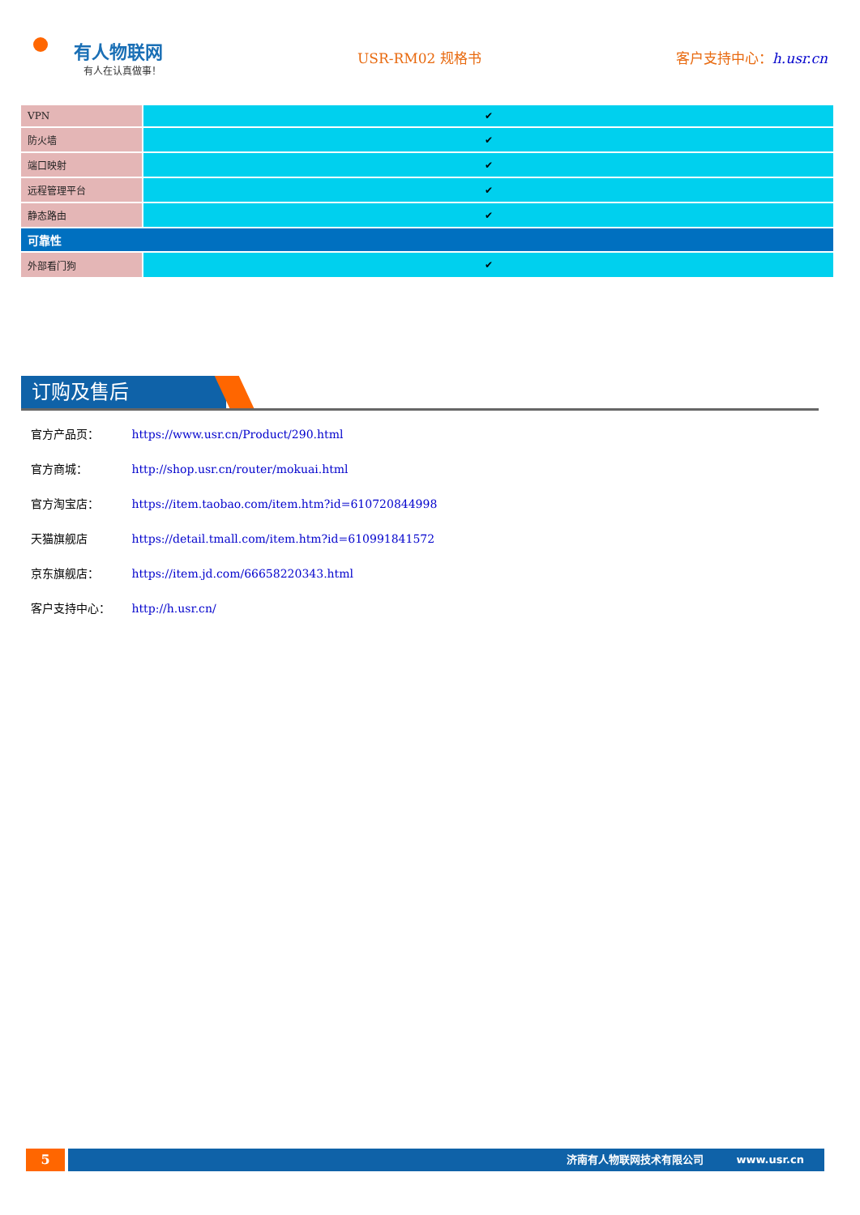有人物联网
有人在认真做事！
USR-RM02 规格书 客户支持中心：h.usr.cn
| VPN | ✔ |
| 防火墙 | ✔ |
| 端口映射 | ✔ |
| 远程管理平台 | ✔ |
| 静态路由 | ✔ |
| 可靠性 | |
| 外部看门狗 | ✔ |
订购及售后
官方产品页： https://www.usr.cn/Product/290.html
官方商城： http://shop.usr.cn/router/mokuai.html
官方淘宝店： https://item.taobao.com/item.htm?id=610720844998
天猫旗舰店 https://detail.tmall.com/item.htm?id=610991841572
京东旗舰店： https://item.jd.com/66658220343.html
客户支持中心： http://h.usr.cn/
5
济南有人物联网技术有限公司 www.usr.cn